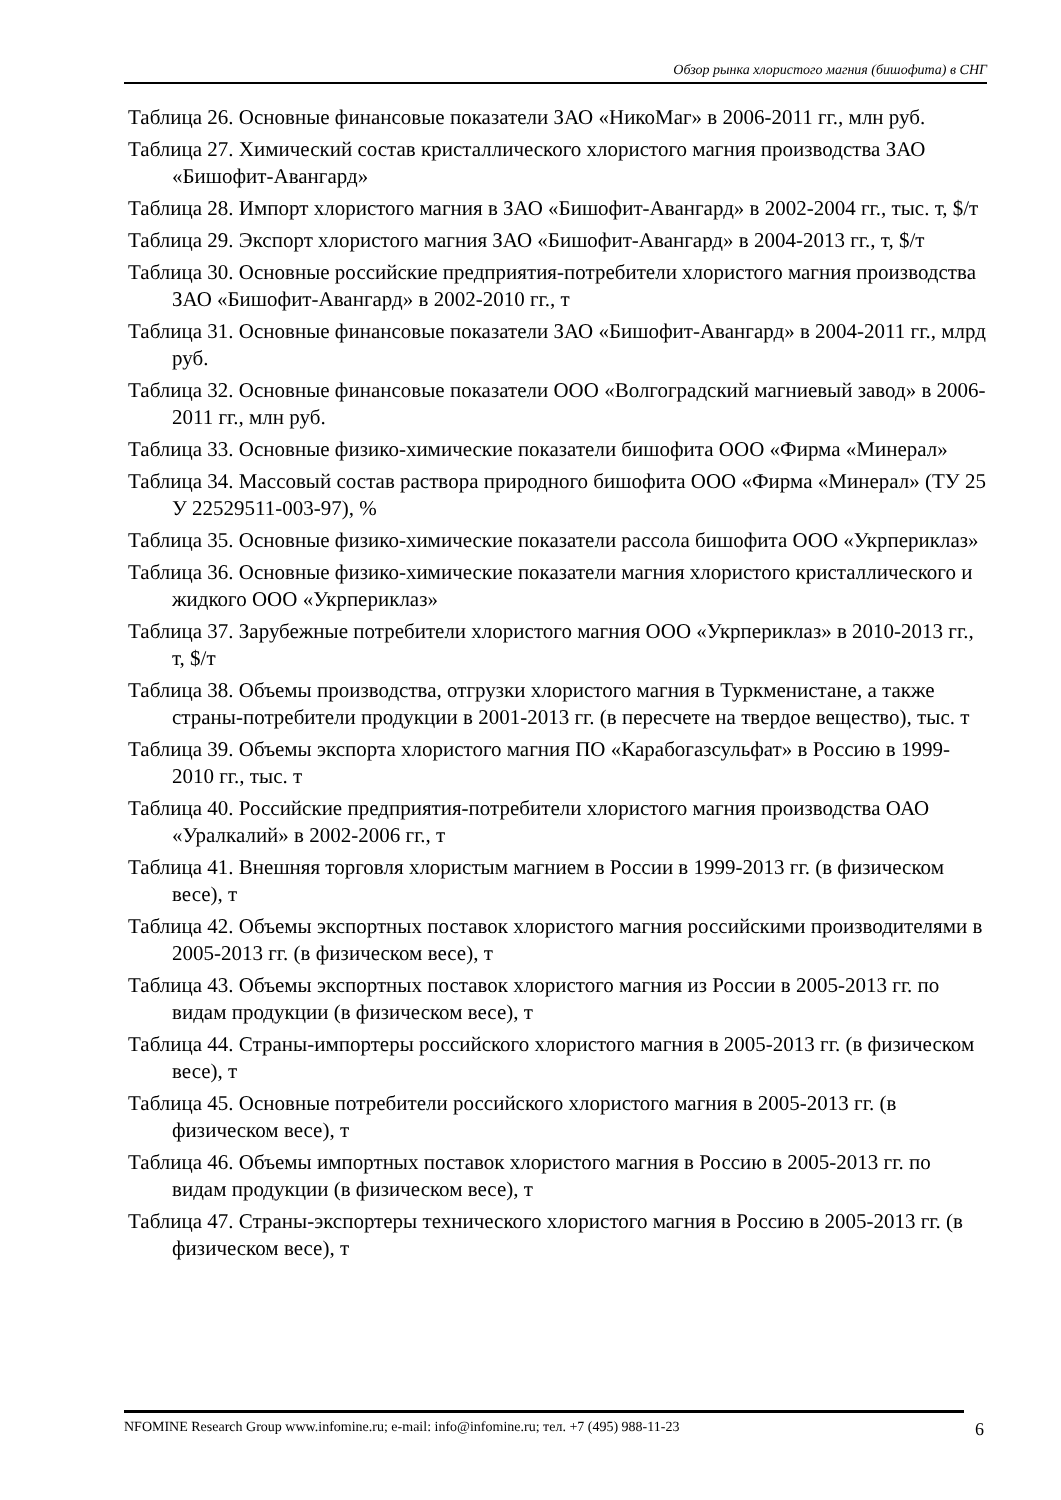Обзор рынка хлористого магния (бишофита) в СНГ
Таблица 26. Основные финансовые показатели ЗАО «НикоМаг» в 2006-2011 гг., млн руб.
Таблица 27. Химический состав кристаллического хлористого магния производства ЗАО «Бишофит-Авангард»
Таблица 28. Импорт хлористого магния в ЗАО «Бишофит-Авангард» в 2002-2004 гг., тыс. т, $/т
Таблица 29. Экспорт хлористого магния ЗАО «Бишофит-Авангард» в 2004-2013 гг., т, $/т
Таблица 30. Основные российские предприятия-потребители хлористого магния производства ЗАО «Бишофит-Авангард» в 2002-2010 гг., т
Таблица 31. Основные финансовые показатели ЗАО «Бишофит-Авангард» в 2004-2011 гг., млрд руб.
Таблица 32. Основные финансовые показатели ООО «Волгоградский магниевый завод» в 2006-2011 гг., млн руб.
Таблица 33. Основные физико-химические показатели бишофита ООО «Фирма «Минерал»
Таблица 34. Массовый состав раствора природного бишофита ООО «Фирма «Минерал» (ТУ 25 У 22529511-003-97), %
Таблица 35. Основные физико-химические показатели рассола бишофита ООО «Укрпериклаз»
Таблица 36. Основные физико-химические показатели магния хлористого кристаллического и жидкого ООО «Укрпериклаз»
Таблица 37. Зарубежные потребители хлористого магния ООО «Укрпериклаз» в 2010-2013 гг., т, $/т
Таблица 38. Объемы производства, отгрузки хлористого магния в Туркменистане, а также страны-потребители продукции в 2001-2013 гг. (в пересчете на твердое вещество), тыс. т
Таблица 39. Объемы экспорта хлористого магния ПО «Карабогазсульфат» в Россию в 1999-2010 гг., тыс. т
Таблица 40. Российские предприятия-потребители хлористого магния производства ОАО «Уралкалий» в 2002-2006 гг., т
Таблица 41. Внешняя торговля хлористым магнием в России в 1999-2013 гг. (в физическом весе), т
Таблица 42. Объемы экспортных поставок хлористого магния российскими производителями в 2005-2013 гг. (в физическом весе), т
Таблица 43. Объемы экспортных поставок хлористого магния из России в 2005-2013 гг. по видам продукции (в физическом весе), т
Таблица 44. Страны-импортеры российского хлористого магния в 2005-2013 гг. (в физическом весе), т
Таблица 45. Основные потребители российского хлористого магния в 2005-2013 гг. (в физическом весе), т
Таблица 46. Объемы импортных поставок хлористого магния в Россию в 2005-2013 гг. по видам продукции (в физическом весе), т
Таблица 47. Страны-экспортеры технического хлористого магния в Россию в 2005-2013 гг. (в физическом весе), т
NFOMINE Research Group www.infomine.ru; e-mail: info@infomine.ru; тел. +7 (495) 988-11-23 6